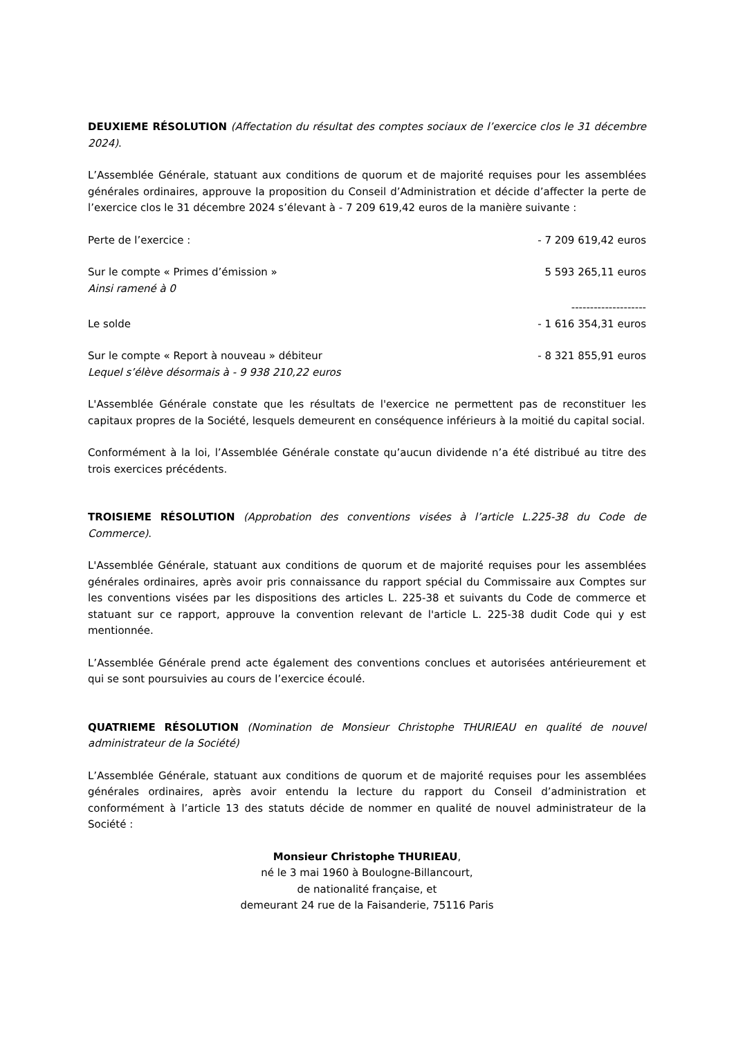DEUXIEME RÉSOLUTION (Affectation du résultat des comptes sociaux de l’exercice clos le 31 décembre 2024).
L’Assemblée Générale, statuant aux conditions de quorum et de majorité requises pour les assemblées générales ordinaires, approuve la proposition du Conseil d’Administration et décide d’affecter la perte de l’exercice clos le 31 décembre 2024 s’élevant à - 7 209 619,42 euros de la manière suivante :
| Perte de l’exercice : | - 7 209 619,42 euros |
| Sur le compte « Primes d’émission » | 5 593 265,11 euros |
| Ainsi ramené à 0 | |
| | -------------------- |
| Le solde | - 1 616 354,31 euros |
| Sur le compte « Report à nouveau » débiteur | - 8 321 855,91 euros |
| Lequel s’élève désormais à - 9 938 210,22 euros | |
L'Assemblée Générale constate que les résultats de l'exercice ne permettent pas de reconstituer les capitaux propres de la Société, lesquels demeurent en conséquence inférieurs à la moitié du capital social.
Conformément à la loi, l’Assemblée Générale constate qu’aucun dividende n’a été distribué au titre des trois exercices précédents.
TROISIEME RÉSOLUTION (Approbation des conventions visées à l’article L.225-38 du Code de Commerce).
L'Assemblée Générale, statuant aux conditions de quorum et de majorité requises pour les assemblées générales ordinaires, après avoir pris connaissance du rapport spécial du Commissaire aux Comptes sur les conventions visées par les dispositions des articles L. 225-38 et suivants du Code de commerce et statuant sur ce rapport, approuve la convention relevant de l'article L. 225-38 dudit Code qui y est mentionnée.
L’Assemblée Générale prend acte également des conventions conclues et autorisées antérieurement et qui se sont poursuivies au cours de l’exercice écoulé.
QUATRIEME RÉSOLUTION (Nomination de Monsieur Christophe THURIEAU en qualité de nouvel administrateur de la Société)
L’Assemblée Générale, statuant aux conditions de quorum et de majorité requises pour les assemblées générales ordinaires, après avoir entendu la lecture du rapport du Conseil d’administration et conformément à l’article 13 des statuts décide de nommer en qualité de nouvel administrateur de la Société :
Monsieur Christophe THURIEAU,
né le 3 mai 1960 à Boulogne-Billancourt,
de nationalité française, et
demeurant 24 rue de la Faisanderie, 75116 Paris